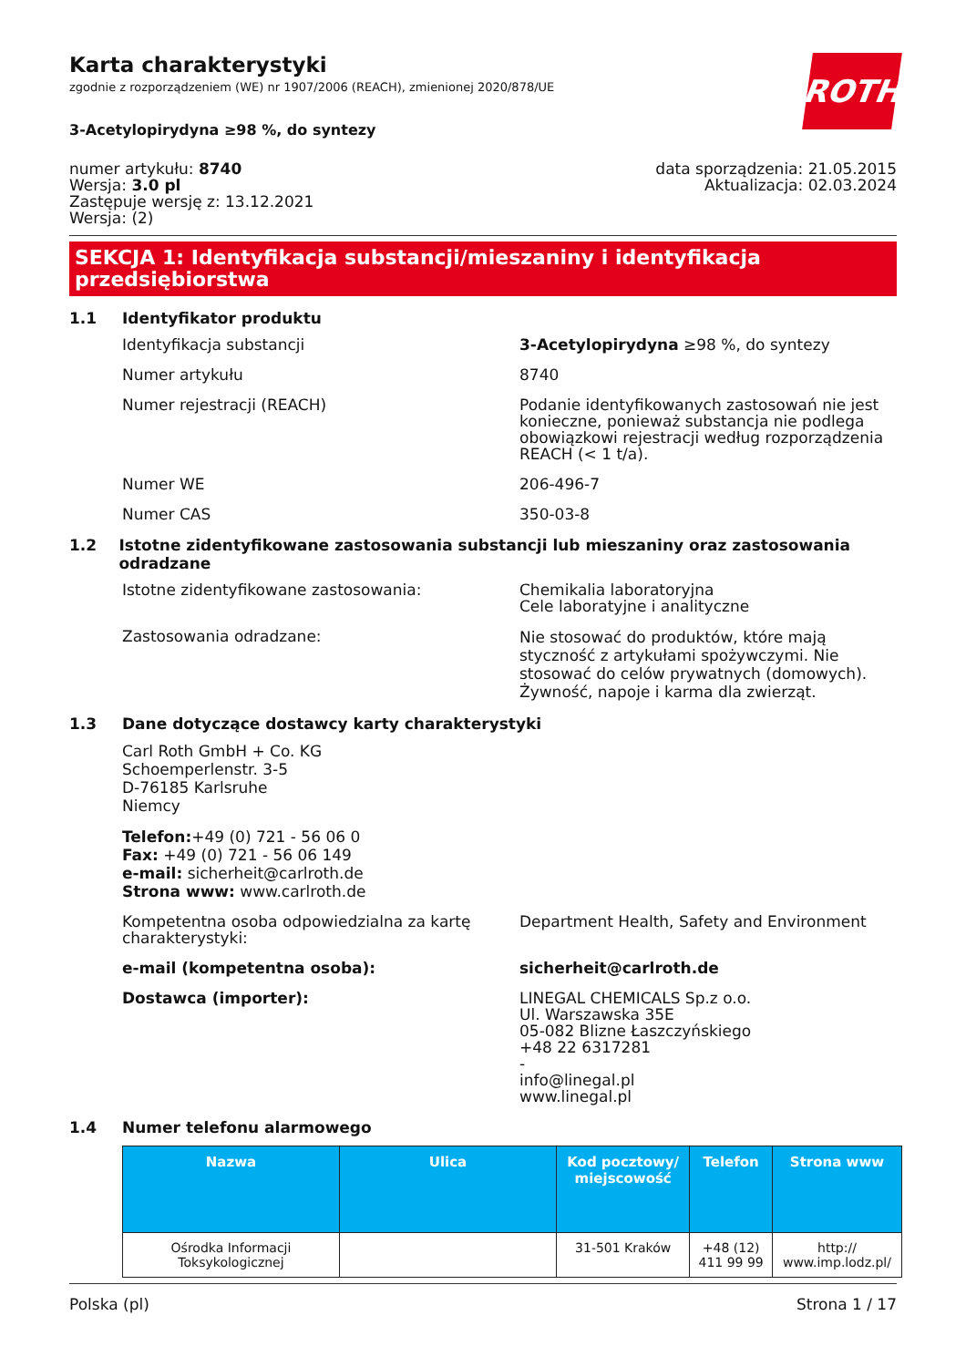ROTH
Karta charakterystyki
zgodnie z rozporządzeniem (WE) nr 1907/2006 (REACH), zmienionej 2020/878/UE
3-Acetylopirydyna ≥98 %, do syntezy
numer artykułu: 8740
Wersja: 3.0 pl
Zastępuje wersję z: 13.12.2021
Wersja: (2)
data sporządzenia: 21.05.2015
Aktualizacja: 02.03.2024
SEKCJA 1: Identyfikacja substancji/mieszaniny i identyfikacja przedsiębiorstwa
1.1 Identyfikator produktu
Identyfikacja substancji 3-Acetylopirydyna ≥98 %, do syntezy
Numer artykułu 8740
Numer rejestracji (REACH) Podanie identyfikowanych zastosowań nie jest konieczne, ponieważ substancja nie podlega obowiązkowi rejestracji według rozporządzenia REACH (< 1 t/a).
Numer WE 206-496-7
Numer CAS 350-03-8
1.2 Istotne zidentyfikowane zastosowania substancji lub mieszaniny oraz zastosowania odradzane
Istotne zidentyfikowane zastosowania: Chemikalia laboratoryjna
Cele laboratyjne i analityczne
Zastosowania odradzane:
Nie stosować do produktów, które mają styczność z artykułami spożywczymi. Nie stosować do celów prywatnych (domowych). Żywność, napoje i karma dla zwierząt.
1.3 Dane dotyczące dostawcy karty charakterystyki
Carl Roth GmbH + Co. KG
Schoemperlenstr. 3-5
D-76185 Karlsruhe
Niemcy
Telefon:+49 (0) 721 - 56 06 0
Fax: +49 (0) 721 - 56 06 149
e-mail: sicherheit@carlroth.de
Strona www: www.carlroth.de
Kompetentna osoba odpowiedzialna za kartę charakterystyki:
Department Health, Safety and Environment
e-mail (kompetentna osoba): sicherheit@carlroth.de
Dostawca (importer): LINEGAL CHEMICALS Sp.z o.o.
Ul. Warszawska 35E
05-082 Blizne Łaszczyńskiego
+48 22 6317281
-
info@linegal.pl
www.linegal.pl
1.4 Numer telefonu alarmowego
| Nazwa | Ulica | Kod pocztowy/ miejscowość | Telefon | Strona www |
| --- | --- | --- | --- | --- |
| Ośrodka Informacji Toksykologicznej | | 31-501 Kraków | +48 (12) 411 99 99 | http:// www.imp.lodz.pl/ |
Polska (pl) Strona 1 / 17